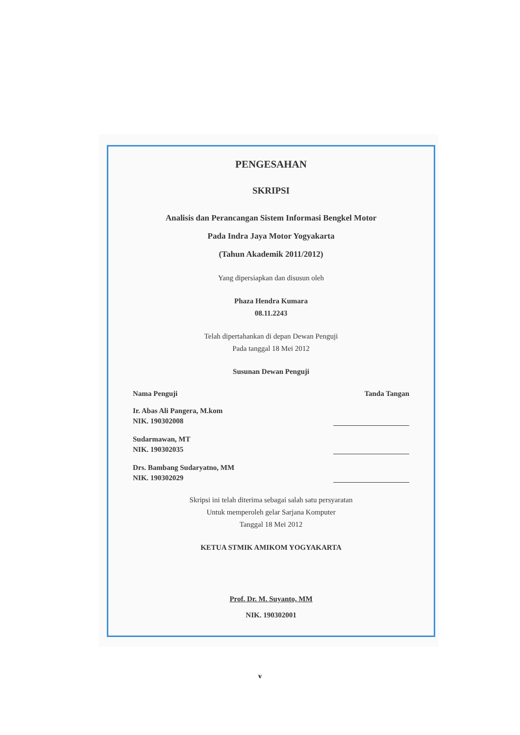PENGESAHAN
SKRIPSI
Analisis dan Perancangan Sistem Informasi Bengkel Motor
Pada Indra Jaya Motor Yogyakarta
(Tahun Akademik 2011/2012)
Yang dipersiapkan dan disusun oleh
Phaza Hendra Kumara
08.11.2243
Telah dipertahankan di depan Dewan Penguji
Pada tanggal 18 Mei 2012
Susunan Dewan Penguji
Nama Penguji Tanda Tangan
Ir. Abas Ali Pangera, M.kom
NIK. 190302008
Sudarmawan, MT
NIK. 190302035
Drs. Bambang Sudaryatno, MM
NIK. 190302029
Skripsi ini telah diterima sebagai salah satu persyaratan
Untuk memperoleh gelar Sarjana Komputer
Tanggal 18 Mei 2012
KETUA STMIK AMIKOM YOGYAKARTA
Prof. Dr. M. Suyanto, MM
NIK. 190302001
v